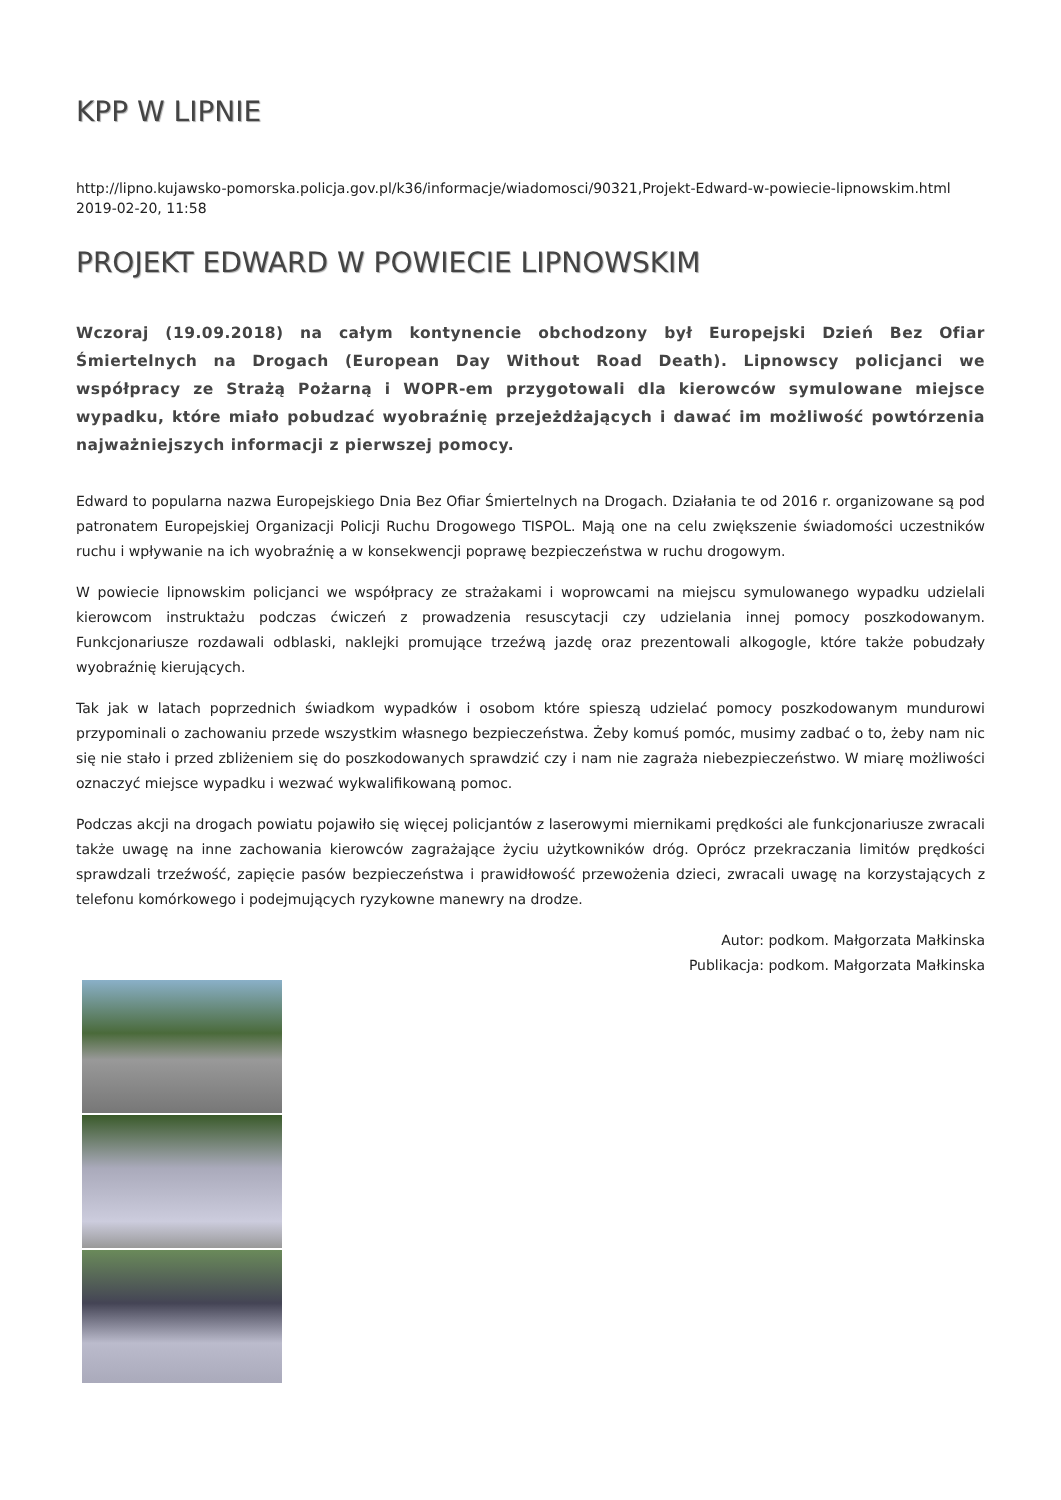KPP W LIPNIE
http://lipno.kujawsko-pomorska.policja.gov.pl/k36/informacje/wiadomosci/90321,Projekt-Edward-w-powiecie-lipnowskim.html
2019-02-20, 11:58
PROJEKT EDWARD W POWIECIE LIPNOWSKIM
Wczoraj (19.09.2018) na całym kontynencie obchodzony był Europejski Dzień Bez Ofiar Śmiertelnych na Drogach (European Day Without Road Death). Lipnowscy policjanci we współpracy ze Strażą Pożarną i WOPR-em przygotowali dla kierowców symulowane miejsce wypadku, które miało pobudzać wyobraźnię przejeżdżających i dawać im możliwość powtórzenia najważniejszych informacji z pierwszej pomocy.
Edward to popularna nazwa Europejskiego Dnia Bez Ofiar Śmiertelnych na Drogach. Działania te od 2016 r. organizowane są pod patronatem Europejskiej Organizacji Policji Ruchu Drogowego TISPOL. Mają one na celu zwiększenie świadomości uczestników ruchu i wpływanie na ich wyobraźnię a w konsekwencji poprawę bezpieczeństwa w ruchu drogowym.
W powiecie lipnowskim policjanci we współpracy ze strażakami i woprowcami na miejscu symulowanego wypadku udzielali kierowcom instruktażu podczas ćwiczeń z prowadzenia resuscytacji czy udzielania innej pomocy poszkodowanym. Funkcjonariusze rozdawali odblaski, naklejki promujące trzeźwą jazdę oraz prezentowali alkogogle, które także pobudzały wyobraźnię kierujących.
Tak jak w latach poprzednich świadkom wypadków i osobom które spieszą udzielać pomocy poszkodowanym mundurowi przypominali o zachowaniu przede wszystkim własnego bezpieczeństwa. Żeby komuś pomóc, musimy zadbać o to, żeby nam nic się nie stało i przed zbliżeniem się do poszkodowanych sprawdzić czy i nam nie zagraża niebezpieczeństwo. W miarę możliwości oznaczyć miejsce wypadku i wezwać wykwalifikowaną pomoc.
Podczas akcji na drogach powiatu pojawiło się więcej policjantów z laserowymi miernikami prędkości ale funkcjonariusze zwracali także uwagę na inne zachowania kierowców zagrażające życiu użytkowników dróg. Oprócz przekraczania limitów prędkości sprawdzali trzeźwość, zapięcie pasów bezpieczeństwa i prawidłowość przewożenia dzieci, zwracali uwagę na korzystających z telefonu komórkowego i podejmujących ryzykowne manewry na drodze.
Autor: podkom. Małgorzata Małkinska
Publikacja: podkom. Małgorzata Małkinska